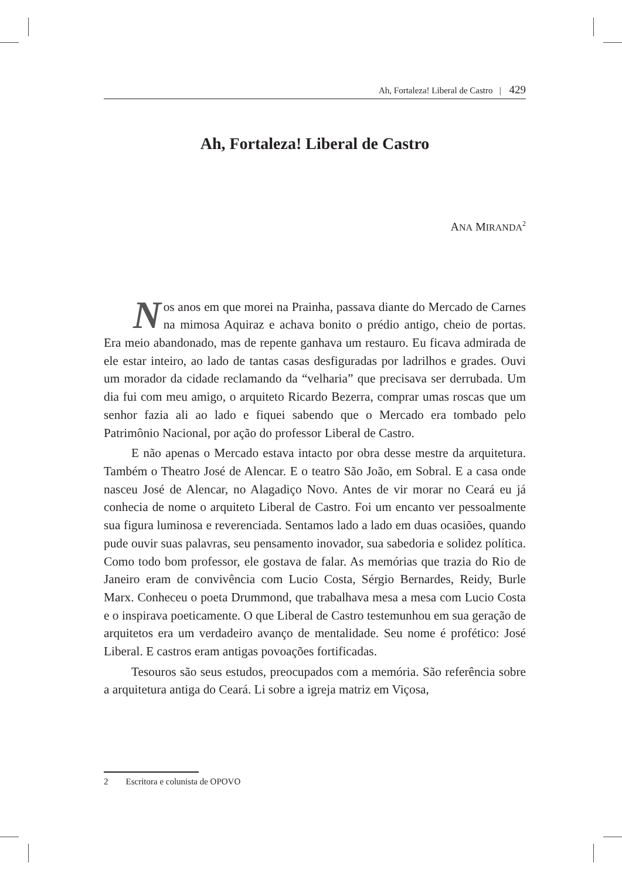Ah, Fortaleza! Liberal de Castro | 429
Ah, Fortaleza! Liberal de Castro
ANA MIRANDA<sup>2</sup>
Nos anos em que morei na Prainha, passava diante do Mercado de Carnes na mimosa Aquiraz e achava bonito o prédio antigo, cheio de portas. Era meio abandonado, mas de repente ganhava um restauro. Eu ficava admirada de ele estar inteiro, ao lado de tantas casas desfiguradas por ladrilhos e grades. Ouvi um morador da cidade reclamando da “velharia” que precisava ser derrubada. Um dia fui com meu amigo, o arquiteto Ricardo Bezerra, comprar umas roscas que um senhor fazia ali ao lado e fiquei sabendo que o Mercado era tombado pelo Patrimônio Nacional, por ação do professor Liberal de Castro.
E não apenas o Mercado estava intacto por obra desse mestre da arquitetura. Também o Theatro José de Alencar. E o teatro São João, em Sobral. E a casa onde nasceu José de Alencar, no Alagadiço Novo. Antes de vir morar no Ceará eu já conhecia de nome o arquiteto Liberal de Castro. Foi um encanto ver pessoalmente sua figura luminosa e reverenciada. Sentamos lado a lado em duas ocasiões, quando pude ouvir suas palavras, seu pensamento inovador, sua sabedoria e solidez política. Como todo bom professor, ele gostava de falar. As memórias que trazia do Rio de Janeiro eram de convivência com Lucio Costa, Sérgio Bernardes, Reidy, Burle Marx. Conheceu o poeta Drummond, que trabalhava mesa a mesa com Lucio Costa e o inspirava poeticamente. O que Liberal de Castro testemunhou em sua geração de arquitetos era um verdadeiro avanço de mentalidade. Seu nome é profético: José Liberal. E castros eram antigas povoações fortificadas.
Tesouros são seus estudos, preocupados com a memória. São referência sobre a arquitetura antiga do Ceará. Li sobre a igreja matriz em Viçosa,
2 Escritora e colunista de OPOVO